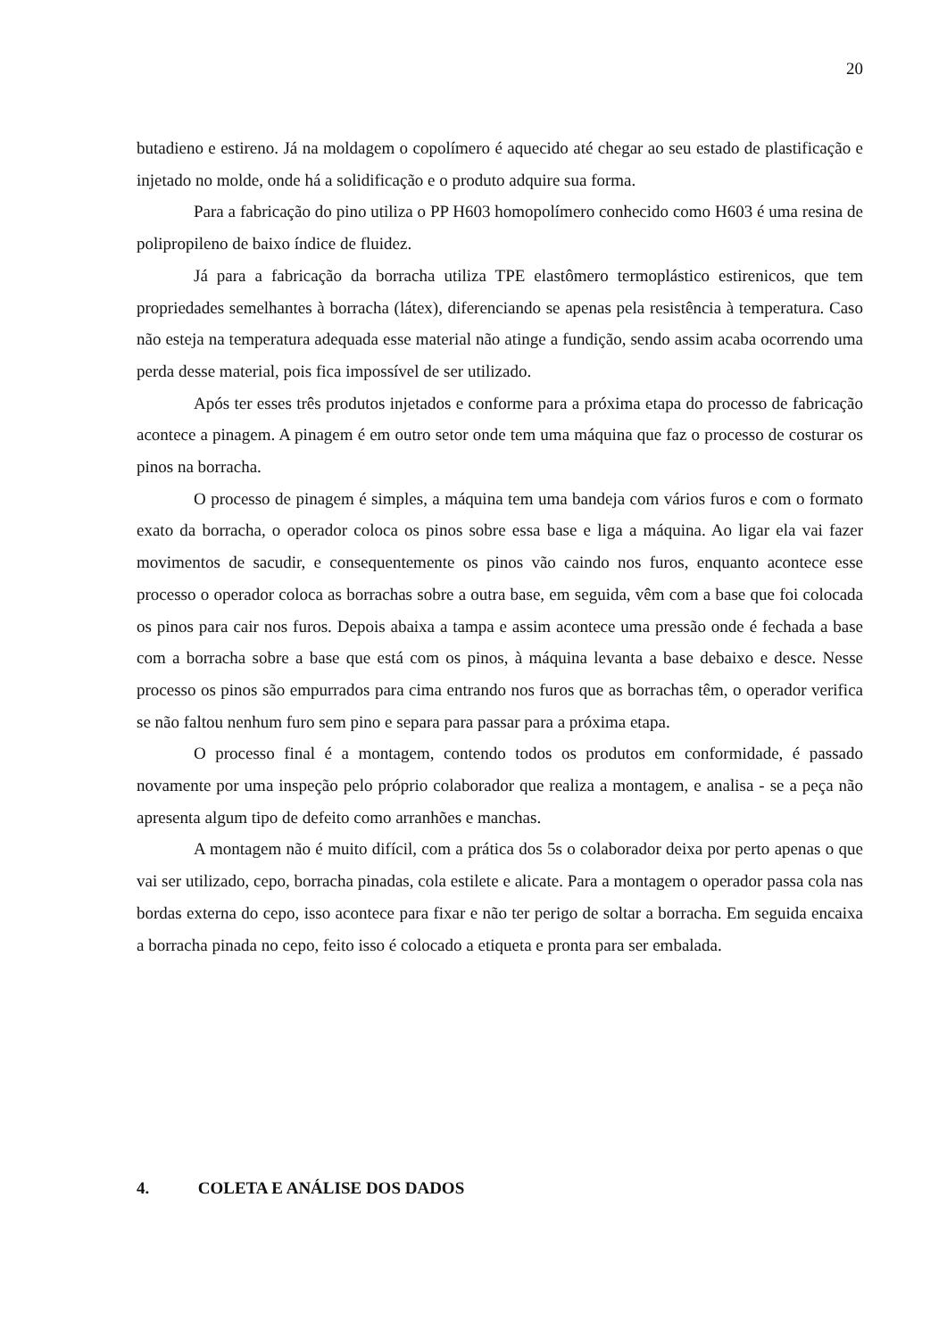20
butadieno e estireno. Já na moldagem o copolímero é aquecido até chegar ao seu estado de plastificação e injetado no molde, onde há a solidificação e o produto adquire sua forma.
Para a fabricação do pino utiliza o PP H603 homopolímero conhecido como H603 é uma resina de polipropileno de baixo índice de fluidez.
Já para a fabricação da borracha utiliza TPE elastômero termoplástico estirenicos, que tem propriedades semelhantes à borracha (látex), diferenciando se apenas pela resistência à temperatura. Caso não esteja na temperatura adequada esse material não atinge a fundição, sendo assim acaba ocorrendo uma perda desse material, pois fica impossível de ser utilizado.
Após ter esses três produtos injetados e conforme para a próxima etapa do processo de fabricação acontece a pinagem. A pinagem é em outro setor onde tem uma máquina que faz o processo de costurar os pinos na borracha.
O processo de pinagem é simples, a máquina tem uma bandeja com vários furos e com o formato exato da borracha, o operador coloca os pinos sobre essa base e liga a máquina. Ao ligar ela vai fazer movimentos de sacudir, e consequentemente os pinos vão caindo nos furos, enquanto acontece esse processo o operador coloca as borrachas sobre a outra base, em seguida, vêm com a base que foi colocada os pinos para cair nos furos. Depois abaixa a tampa e assim acontece uma pressão onde é fechada a base com a borracha sobre a base que está com os pinos, à máquina levanta a base debaixo e desce. Nesse processo os pinos são empurrados para cima entrando nos furos que as borrachas têm, o operador verifica se não faltou nenhum furo sem pino e separa para passar para a próxima etapa.
O processo final é a montagem, contendo todos os produtos em conformidade, é passado novamente por uma inspeção pelo próprio colaborador que realiza a montagem, e analisa - se a peça não apresenta algum tipo de defeito como arranhões e manchas.
A montagem não é muito difícil, com a prática dos 5s o colaborador deixa por perto apenas o que vai ser utilizado, cepo, borracha pinadas, cola estilete e alicate. Para a montagem o operador passa cola nas bordas externa do cepo, isso acontece para fixar e não ter perigo de soltar a borracha. Em seguida encaixa a borracha pinada no cepo, feito isso é colocado a etiqueta e pronta para ser embalada.
4. COLETA E ANÁLISE DOS DADOS